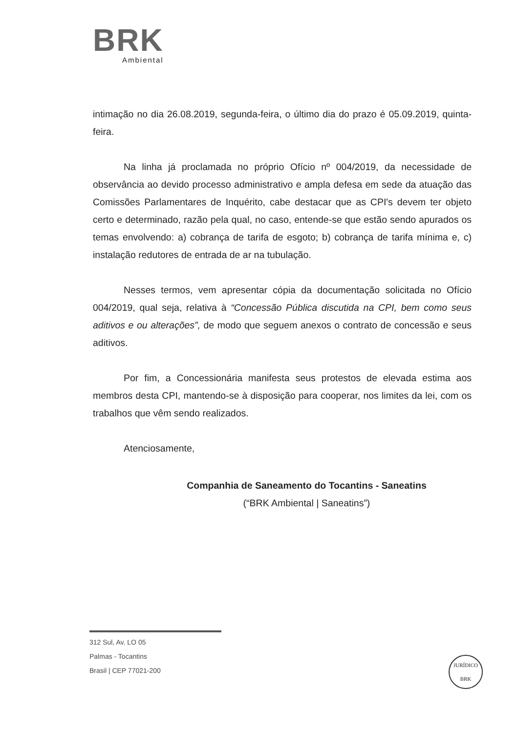BRK
Ambiental
intimação no dia 26.08.2019, segunda-feira, o último dia do prazo é 05.09.2019, quinta-feira.
Na linha já proclamada no próprio Ofício nº 004/2019, da necessidade de observância ao devido processo administrativo e ampla defesa em sede da atuação das Comissões Parlamentares de Inquérito, cabe destacar que as CPI's devem ter objeto certo e determinado, razão pela qual, no caso, entende-se que estão sendo apurados os temas envolvendo: a) cobrança de tarifa de esgoto; b) cobrança de tarifa mínima e, c) instalação redutores de entrada de ar na tubulação.
Nesses termos, vem apresentar cópia da documentação solicitada no Ofício 004/2019, qual seja, relativa à “Concessão Pública discutida na CPI, bem como seus aditivos e ou alterações”, de modo que seguem anexos o contrato de concessão e seus aditivos.
Por fim, a Concessionária manifesta seus protestos de elevada estima aos membros desta CPI, mantendo-se à disposição para cooperar, nos limites da lei, com os trabalhos que vêm sendo realizados.
Atenciosamente,
Companhia de Saneamento do Tocantins - Saneatins
(“BRK Ambiental | Saneatins”)
312 Sul, Av. LO 05
Palmas - Tocantins
Brasil | CEP 77021-200
JURÍDICO
BRK